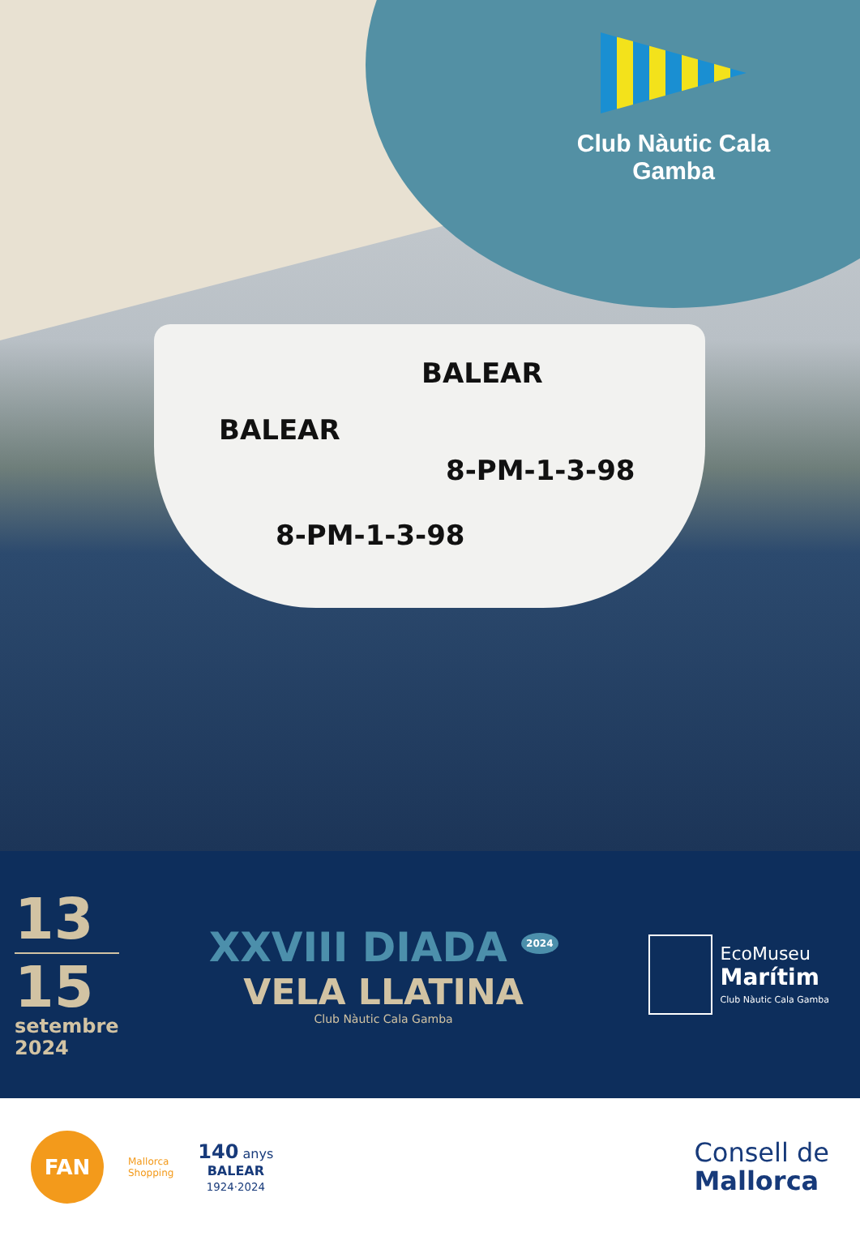BALEAR
8-PM-1-3-98
BALEAR
8-PM-1-3-98
Club Nàutic Cala Gamba
13
15
setembre
2024
XXVIII DIADA <sup>2024</sup>
VELA LLATINA
Club Nàutic Cala Gamba
EcoMuseu
Marítim
Club Nàutic Cala Gamba
FAN
Mallorca
Shopping
140 anys
BALEAR
1924·2024
Consell de
Mallorca